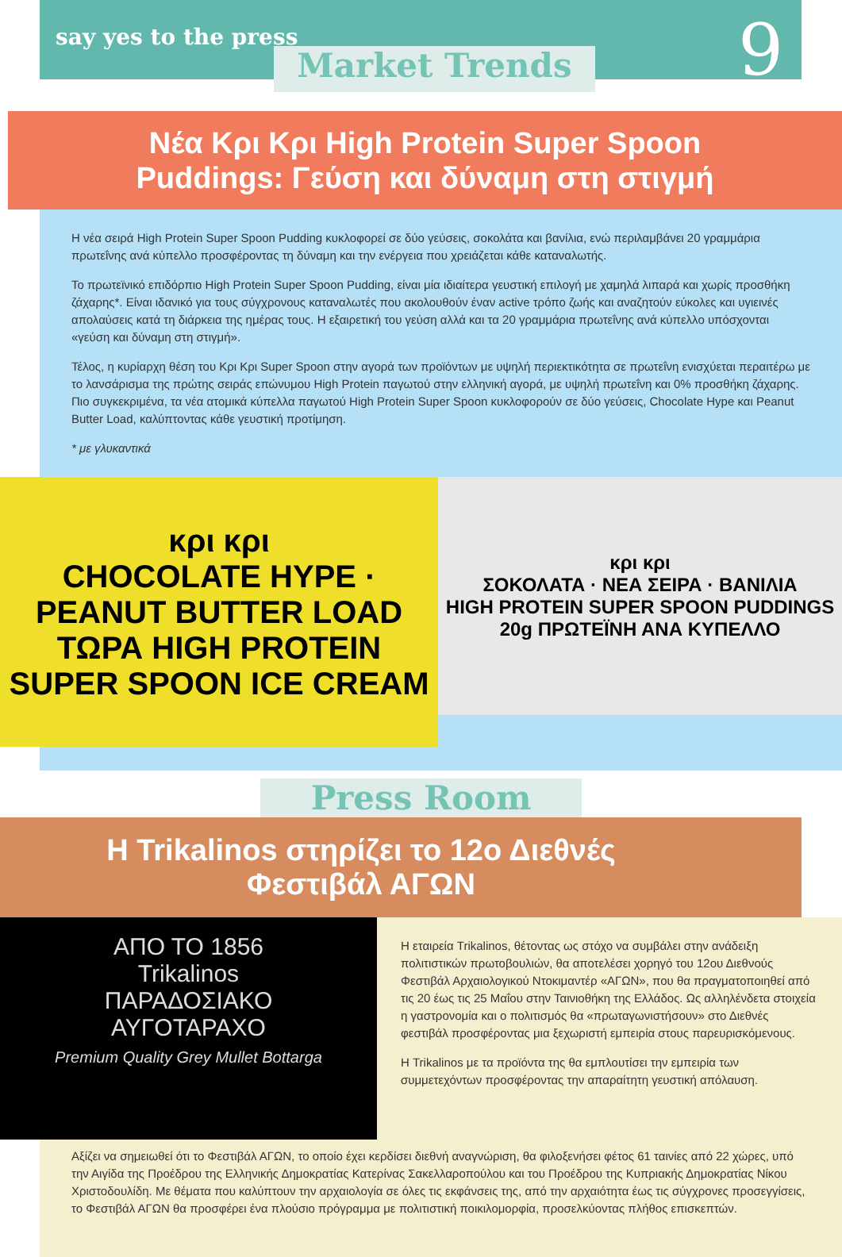say yes to the press
Market Trends 9
Νέα Κρι Κρι High Protein Super Spoon
Puddings: Γεύση και δύναμη στη στιγμή
Η νέα σειρά High Protein Super Spoon Pudding κυκλοφορεί σε δύο γεύσεις, σοκολάτα και βανίλια, ενώ περιλαμβάνει 20 γραμμάρια πρωτεΐνης ανά κύπελλο προσφέροντας τη δύναμη και την ενέργεια που χρειάζεται κάθε καταναλωτής.
Το πρωτεϊνικό επιδόρπιο High Protein Super Spoon Pudding, είναι μία ιδιαίτερα γευστική επιλογή με χαμηλά λιπαρά και χωρίς προσθήκη ζάχαρης*. Είναι ιδανικό για τους σύγχρονους καταναλωτές που ακολουθούν έναν active τρόπο ζωής και αναζητούν εύκολες και υγιεινές απολαύσεις κατά τη διάρκεια της ημέρας τους. Η εξαιρετική του γεύση αλλά και τα 20 γραμμάρια πρωτεΐνης ανά κύπελλο υπόσχονται «γεύση και δύναμη στη στιγμή».
Τέλος, η κυρίαρχη θέση του Κρι Κρι Super Spoon στην αγορά των προϊόντων με υψηλή περιεκτικότητα σε πρωτεΐνη ενισχύεται περαιτέρω με το λανσάρισμα της πρώτης σειράς επώνυμου High Protein παγωτού στην ελληνική αγορά, με υψηλή πρωτεΐνη και 0% προσθήκη ζάχαρης. Πιο συγκεκριμένα, τα νέα ατομικά κύπελλα παγωτού High Protein Super Spoon κυκλοφορούν σε δύο γεύσεις, Chocolate Hype και Peanut Butter Load, καλύπτοντας κάθε γευστική προτίμηση.
* με γλυκαντικά
κρι κρι
CHOCOLATE HYPE · PEANUT BUTTER LOAD
ΤΩΡΑ HIGH PROTEIN SUPER SPOON ICE CREAM
κρι κρι
ΣΟΚΟΛΑΤΑ · ΝΕΑ ΣΕΙΡΑ · ΒΑΝΙΛΙΑ
HIGH PROTEIN SUPER SPOON PUDDINGS
20g ΠΡΩΤΕΪΝΗ ΑΝΑ ΚΥΠΕΛΛΟ
Press Room
Η Trikalinos στηρίζει το 12ο Διεθνές Φεστιβάλ ΑΓΩΝ
ΑΠΟ ΤΟ 1856
Trikalinos
ΠΑΡΑΔΟΣΙΑΚΟ
ΑΥΓΟΤΑΡΑΧΟ
Premium Quality Grey Mullet Bottarga
Η εταιρεία Trikalinos, θέτοντας ως στόχο να συμβάλει στην ανάδειξη πολιτιστικών πρωτοβουλιών, θα αποτελέσει χορηγό του 12ου Διεθνούς Φεστιβάλ Αρχαιολογικού Ντοκιμαντέρ «ΑΓΩΝ», που θα πραγματοποιηθεί από τις 20 έως τις 25 Μαΐου στην Ταινιοθήκη της Ελλάδος. Ως αλληλένδετα στοιχεία η γαστρονομία και ο πολιτισμός θα «πρωταγωνιστήσουν» στο Διεθνές φεστιβάλ προσφέροντας μια ξεχωριστή εμπειρία στους παρευρισκόμενους.
Η Trikalinos με τα προϊόντα της θα εμπλουτίσει την εμπειρία των συμμετεχόντων προσφέροντας την απαραίτητη γευστική απόλαυση.
Αξίζει να σημειωθεί ότι το Φεστιβάλ ΑΓΩΝ, το οποίο έχει κερδίσει διεθνή αναγνώριση, θα φιλοξενήσει φέτος 61 ταινίες από 22 χώρες, υπό την Αιγίδα της Προέδρου της Ελληνικής Δημοκρατίας Κατερίνας Σακελλαροπούλου και του Προέδρου της Κυπριακής Δημοκρατίας Νίκου Χριστοδουλίδη. Με θέματα που καλύπτουν την αρχαιολογία σε όλες τις εκφάνσεις της, από την αρχαιότητα έως τις σύγχρονες προσεγγίσεις, το Φεστιβάλ ΑΓΩΝ θα προσφέρει ένα πλούσιο πρόγραμμα με πολιτιστική ποικιλομορφία, προσελκύοντας πλήθος επισκεπτών.